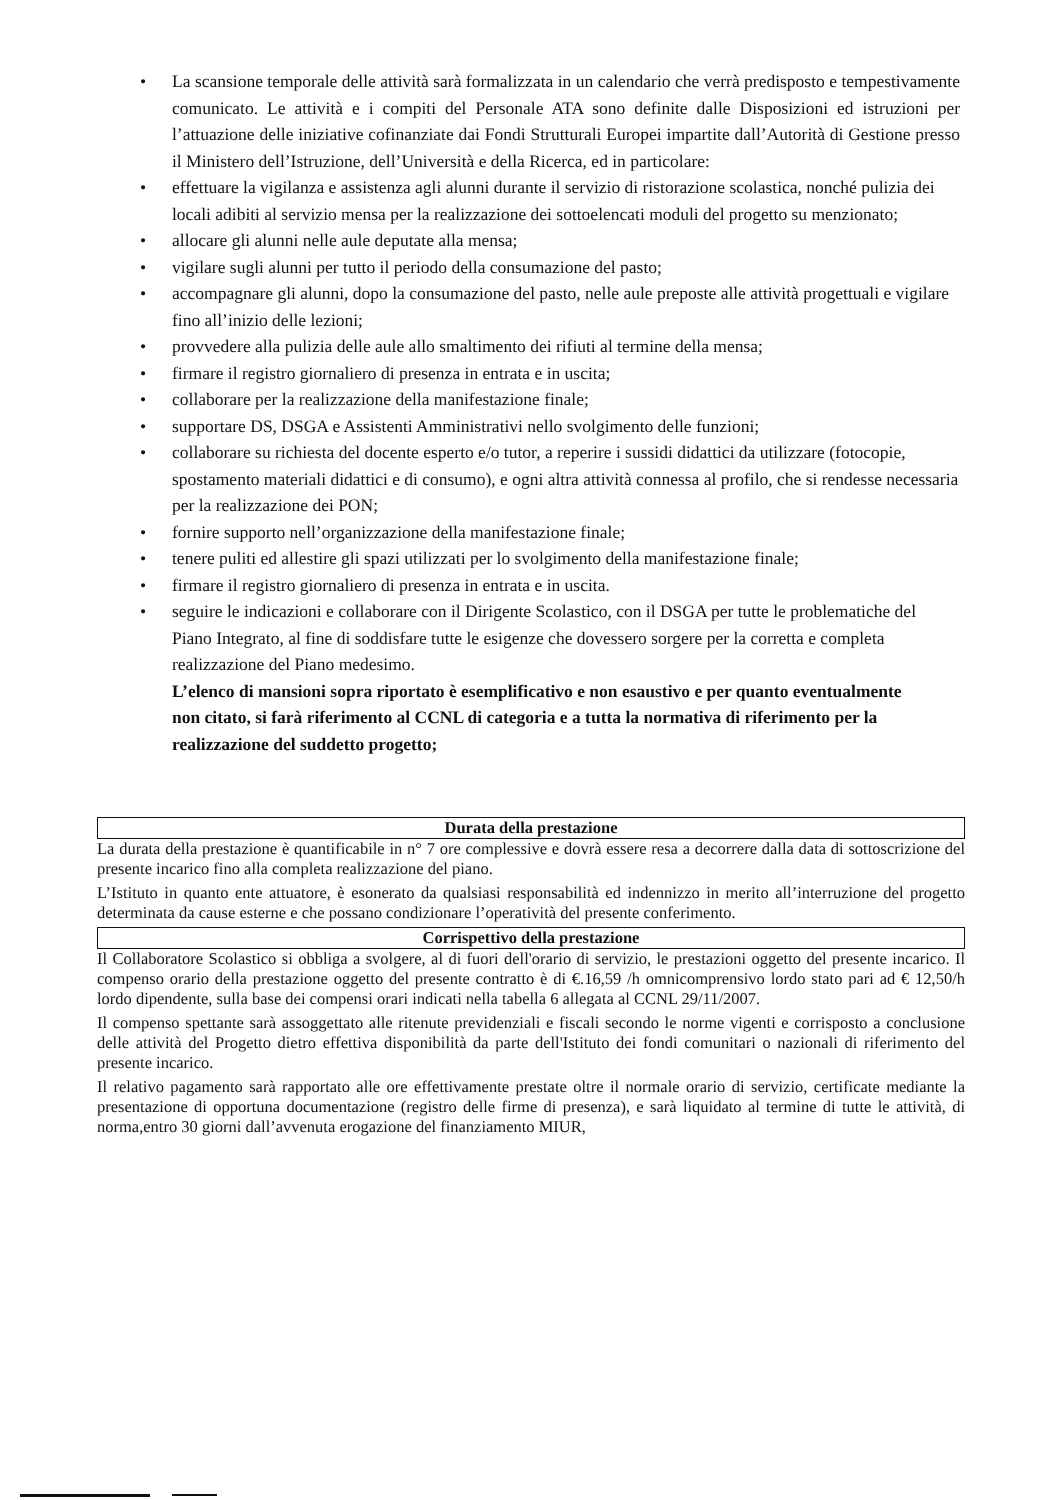• La scansione temporale delle attività sarà formalizzata in un calendario che verrà predisposto e tempestivamente comunicato. Le attività e i compiti del Personale ATA sono definite dalle Disposizioni ed istruzioni per l’attuazione delle iniziative cofinanziate dai Fondi Strutturali Europei impartite dall’Autorità di Gestione presso il Ministero dell’Istruzione, dell’Università e della Ricerca, ed in particolare:
• effettuare la vigilanza e assistenza agli alunni durante il servizio di ristorazione scolastica, nonché pulizia dei locali adibiti al servizio mensa per la realizzazione dei sottoelencati moduli del progetto su menzionato;
• allocare gli alunni nelle aule deputate alla mensa;
• vigilare sugli alunni per tutto il periodo della consumazione del pasto;
• accompagnare gli alunni, dopo la consumazione del pasto, nelle aule preposte alle attività progettuali e vigilare fino all’inizio delle lezioni;
• provvedere alla pulizia delle aule allo smaltimento dei rifiuti al termine della mensa;
• firmare il registro giornaliero di presenza in entrata e in uscita;
• collaborare per la realizzazione della manifestazione finale;
• supportare DS, DSGA e Assistenti Amministrativi nello svolgimento delle funzioni;
• collaborare su richiesta del docente esperto e/o tutor, a reperire i sussidi didattici da utilizzare (fotocopie, spostamento materiali didattici e di consumo), e ogni altra attività connessa al profilo, che si rendesse necessaria per la realizzazione dei PON;
• fornire supporto nell’organizzazione della manifestazione finale;
• tenere puliti ed allestire gli spazi utilizzati per lo svolgimento della manifestazione finale;
• firmare il registro giornaliero di presenza in entrata e in uscita.
• seguire le indicazioni e collaborare con il Dirigente Scolastico, con il DSGA per tutte le problematiche del Piano Integrato, al fine di soddisfare tutte le esigenze che dovessero sorgere per la corretta e completa realizzazione del Piano medesimo.
L’elenco di mansioni sopra riportato è esemplificativo e non esaustivo e per quanto eventualmente non citato, si farà riferimento al CCNL di categoria e a tutta la normativa di riferimento per la realizzazione del suddetto progetto;
Durata della prestazione
La durata della prestazione è quantificabile in n° 7 ore complessive e dovrà essere resa a decorrere dalla data di sottoscrizione del presente incarico fino alla completa realizzazione del piano.
L’Istituto in quanto ente attuatore, è esonerato da qualsiasi responsabilità ed indennizzo in merito all’interruzione del progetto determinata da cause esterne e che possano condizionare l’operatività del presente conferimento.
Corrispettivo della prestazione
Il Collaboratore Scolastico si obbliga a svolgere, al di fuori dell'orario di servizio, le prestazioni oggetto del presente incarico. Il compenso orario della prestazione oggetto del presente contratto è di €.16,59 /h omnicomprensivo lordo stato pari ad € 12,50/h lordo dipendente, sulla base dei compensi orari indicati nella tabella 6 allegata al CCNL 29/11/2007.
Il compenso spettante sarà assoggettato alle ritenute previdenziali e fiscali secondo le norme vigenti e corrisposto a conclusione delle attività del Progetto dietro effettiva disponibilità da parte dell'Istituto dei fondi comunitari o nazionali di riferimento del presente incarico.
Il relativo pagamento sarà rapportato alle ore effettivamente prestate oltre il normale orario di servizio, certificate mediante la presentazione di opportuna documentazione (registro delle firme di presenza), e sarà liquidato al termine di tutte le attività, di norma,entro 30 giorni dall’avvenuta erogazione del finanziamento MIUR,